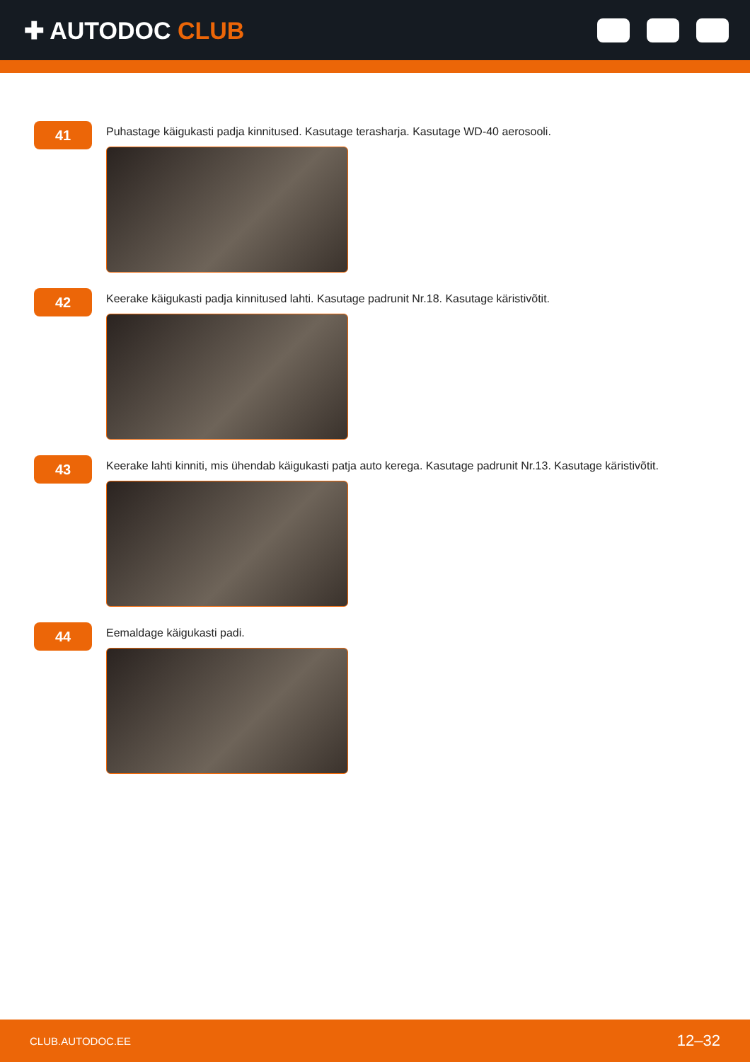✚ AUTODOC CLUB
41
Puhastage käigukasti padja kinnitused. Kasutage terasharja. Kasutage WD-40 aerosooli.
42
Keerake käigukasti padja kinnitused lahti. Kasutage padrunit Nr.18. Kasutage käristivõtit.
43
Keerake lahti kinniti, mis ühendab käigukasti patja auto kerega. Kasutage padrunit Nr.13. Kasutage käristivõtit.
44
Eemaldage käigukasti padi.
CLUB.AUTODOC.EE 12–32